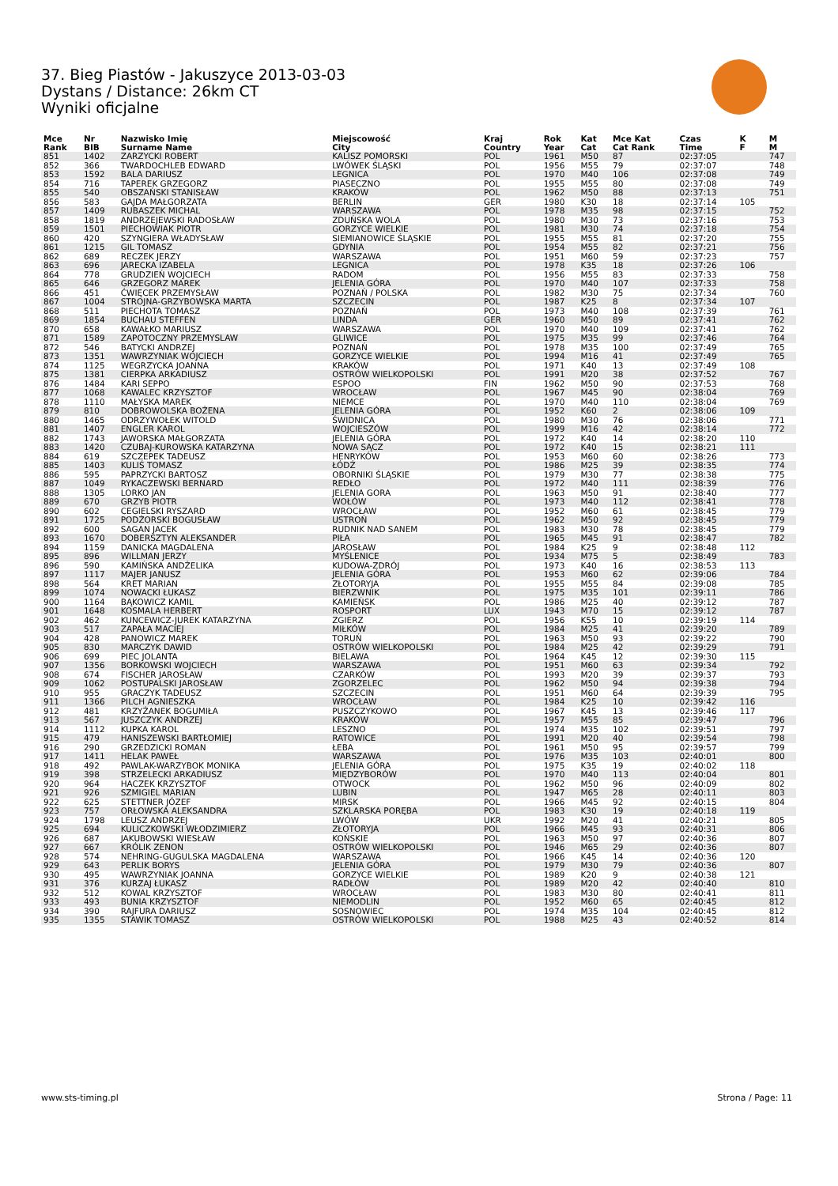37. Bieg Piastów - Jakuszyce 2013-03-03
Dystans / Distance: 26km CT
Wyniki oficjalne
| Mce Rank | Nr BIB | Nazwisko Imię Surname Name | Miejscowość City | Kraj Country | Rok Year | Kat Cat | Mce Kat Cat Rank | Czas Time | K F | M M |
| --- | --- | --- | --- | --- | --- | --- | --- | --- | --- | --- |
| 851 | 1402 | ZARZYCKI ROBERT | KALISZ POMORSKI | POL | 1961 | M50 | 87 | 02:37:05 | | 747 |
| 852 | 366 | TWARDOCHLEB EDWARD | LWÓWEK ŚLĄSKI | POL | 1956 | M55 | 79 | 02:37:07 | | 748 |
| 853 | 1592 | BALA DARIUSZ | LEGNICA | POL | 1970 | M40 | 106 | 02:37:08 | | 749 |
| 854 | 716 | TAPEREK GRZEGORZ | PIASECZNO | POL | 1955 | M55 | 80 | 02:37:08 | | 749 |
| 855 | 540 | OBSZAŃSKI STANISŁAW | KRAKÓW | POL | 1962 | M50 | 88 | 02:37:13 | | 751 |
| 856 | 583 | GAJDA MAŁGORZATA | BERLIN | GER | 1980 | K30 | 18 | 02:37:14 | 105 | |
| 857 | 1409 | RUBASZEK MICHAL | WARSZAWA | POL | 1978 | M35 | 98 | 02:37:15 | | 752 |
| 858 | 1819 | ANDRZEJEWSKI RADOSŁAW | ZDUŃSKA WOLA | POL | 1980 | M30 | 73 | 02:37:16 | | 753 |
| 859 | 1501 | PIECHOWIAK PIOTR | GORZYCE WIELKIE | POL | 1981 | M30 | 74 | 02:37:18 | | 754 |
| 860 | 420 | SZYNGIERA WŁADYSŁAW | SIEMIANOWICE ŚLĄSKIE | POL | 1955 | M55 | 81 | 02:37:20 | | 755 |
| 861 | 1215 | GIL TOMASZ | GDYNIA | POL | 1954 | M55 | 82 | 02:37:21 | | 756 |
| 862 | 689 | RECZEK JERZY | WARSZAWA | POL | 1951 | M60 | 59 | 02:37:23 | | 757 |
| 863 | 696 | JARECKA IZABELA | LEGNICA | POL | 1978 | K35 | 18 | 02:37:26 | 106 | |
| 864 | 778 | GRUDZIEŃ WOJCIECH | RADOM | POL | 1956 | M55 | 83 | 02:37:33 | | 758 |
| 865 | 646 | GRZEGORZ MAREK | JELENIA GÓRA | POL | 1970 | M40 | 107 | 02:37:33 | | 758 |
| 866 | 451 | ĆWIĘCEK PRZEMYSŁAW | POZNAŃ / POLSKA | POL | 1982 | M30 | 75 | 02:37:34 | | 760 |
| 867 | 1004 | STROJNA-GRZYBOWSKA MARTA | SZCZECIN | POL | 1987 | K25 | 8 | 02:37:34 | 107 | |
| 868 | 511 | PIECHOTA TOMASZ | POZNAŃ | POL | 1973 | M40 | 108 | 02:37:39 | | 761 |
| 869 | 1854 | BUCHAU STEFFEN | LINDA | GER | 1960 | M50 | 89 | 02:37:41 | | 762 |
| 870 | 658 | KAWAŁKO MARIUSZ | WARSZAWA | POL | 1970 | M40 | 109 | 02:37:41 | | 762 |
| 871 | 1589 | ZAPOTOCZNY PRZEMYSLAW | GLIWICE | POL | 1975 | M35 | 99 | 02:37:46 | | 764 |
| 872 | 546 | BATYCKI ANDRZEJ | POZNAŃ | POL | 1978 | M35 | 100 | 02:37:49 | | 765 |
| 873 | 1351 | WAWRZYNIAK WOJCIECH | GORZYCE WIELKIE | POL | 1994 | M16 | 41 | 02:37:49 | | 765 |
| 874 | 1125 | WEGRZYCKA JOANNA | KRAKÓW | POL | 1971 | K40 | 13 | 02:37:49 | 108 | |
| 875 | 1381 | CIERPKA ARKADIUSZ | OSTRÓW WIELKOPOLSKI | POL | 1991 | M20 | 38 | 02:37:52 | | 767 |
| 876 | 1484 | KARI SEPPO | ESPOO | FIN | 1962 | M50 | 90 | 02:37:53 | | 768 |
| 877 | 1068 | KAWALEC KRZYSZTOF | WROCŁAW | POL | 1967 | M45 | 90 | 02:38:04 | | 769 |
| 878 | 1110 | MAŁYSKA MAREK | NIEMCE | POL | 1970 | M40 | 110 | 02:38:04 | | 769 |
| 879 | 810 | DOBROWOLSKA BOŻENA | JELENIA GÓRA | POL | 1952 | K60 | 2 | 02:38:06 | 109 | |
| 880 | 1465 | ODRZYWOŁEK WITOLD | ŚWIDNICA | POL | 1980 | M30 | 76 | 02:38:06 | | 771 |
| 881 | 1407 | ENGLER KAROL | WOJCIESZÓW | POL | 1999 | M16 | 42 | 02:38:14 | | 772 |
| 882 | 1743 | JAWORSKA MAŁGORZATA | JELENIA GÓRA | POL | 1972 | K40 | 14 | 02:38:20 | 110 | |
| 883 | 1420 | CZUBAJ-KUROWSKA KATARZYNA | NOWA SĄCZ | POL | 1972 | K40 | 15 | 02:38:21 | 111 | |
| 884 | 619 | SZCZEPEK TADEUSZ | HENRYKÓW | POL | 1953 | M60 | 60 | 02:38:26 | | 773 |
| 885 | 1403 | KULIŚ TOMASZ | ŁÓDŹ | POL | 1986 | M25 | 39 | 02:38:35 | | 774 |
| 886 | 595 | PAPRZYCKI BARTOSZ | OBORNIKI ŚLĄSKIE | POL | 1979 | M30 | 77 | 02:38:38 | | 775 |
| 887 | 1049 | RYKACZEWSKI BERNARD | REDŁO | POL | 1972 | M40 | 111 | 02:38:39 | | 776 |
| 888 | 1305 | LORKO JAN | JELENIA GORA | POL | 1963 | M50 | 91 | 02:38:40 | | 777 |
| 889 | 670 | GRZYB PIOTR | WOŁÓW | POL | 1973 | M40 | 112 | 02:38:41 | | 778 |
| 890 | 602 | CEGIELSKI RYSZARD | WROCŁAW | POL | 1952 | M60 | 61 | 02:38:45 | | 779 |
| 891 | 1725 | PODŻORSKI BOGUSŁAW | USTROŃ | POL | 1962 | M50 | 92 | 02:38:45 | | 779 |
| 892 | 600 | SAGAN JACEK | RUDNIK NAD SANEM | POL | 1983 | M30 | 78 | 02:38:45 | | 779 |
| 893 | 1670 | DOBERSZTYN ALEKSANDER | PIŁA | POL | 1965 | M45 | 91 | 02:38:47 | | 782 |
| 894 | 1159 | DANICKA MAGDALENA | JAROSŁAW | POL | 1984 | K25 | 9 | 02:38:48 | 112 | |
| 895 | 896 | WILLMAN JERZY | MYŚLENICE | POL | 1934 | M75 | 5 | 02:38:49 | | 783 |
| 896 | 590 | KAMIŃSKA ANDŻELIKA | KUDOWA-ZDRÓJ | POL | 1973 | K40 | 16 | 02:38:53 | 113 | |
| 897 | 1117 | MAJER JANUSZ | JELENIA GÓRA | POL | 1953 | M60 | 62 | 02:39:06 | | 784 |
| 898 | 564 | KRET MARIAN | ZŁOTORYJA | POL | 1955 | M55 | 84 | 02:39:08 | | 785 |
| 899 | 1074 | NOWACKI ŁUKASZ | BIERZWNIK | POL | 1975 | M35 | 101 | 02:39:11 | | 786 |
| 900 | 1164 | BĄKOWICZ KAMIL | KAMIEŃSK | POL | 1986 | M25 | 40 | 02:39:12 | | 787 |
| 901 | 1648 | KOSMALA HERBERT | ROSPORT | LUX | 1943 | M70 | 15 | 02:39:12 | | 787 |
| 902 | 462 | KUNCEWICZ-JUREK KATARZYNA | ZGIERZ | POL | 1956 | K55 | 10 | 02:39:19 | 114 | |
| 903 | 517 | ZAPAŁA MACIEJ | MIŁKÓW | POL | 1984 | M25 | 41 | 02:39:20 | | 789 |
| 904 | 428 | PANOWICZ MAREK | TORUŃ | POL | 1963 | M50 | 93 | 02:39:22 | | 790 |
| 905 | 830 | MARCZYK DAWID | OSTRÓW WIELKOPOLSKI | POL | 1984 | M25 | 42 | 02:39:29 | | 791 |
| 906 | 699 | PIEC JOLANTA | BIELAWA | POL | 1964 | K45 | 12 | 02:39:30 | 115 | |
| 907 | 1356 | BORKOWSKI WOJCIECH | WARSZAWA | POL | 1951 | M60 | 63 | 02:39:34 | | 792 |
| 908 | 674 | FISCHER JAROSŁAW | CZARKÓW | POL | 1993 | M20 | 39 | 02:39:37 | | 793 |
| 909 | 1062 | POSTUPALSKI JAROSŁAW | ZGORZELEC | POL | 1962 | M50 | 94 | 02:39:38 | | 794 |
| 910 | 955 | GRACZYK TADEUSZ | SZCZECIN | POL | 1951 | M60 | 64 | 02:39:39 | | 795 |
| 911 | 1366 | PILCH AGNIESZKA | WROCŁAW | POL | 1984 | K25 | 10 | 02:39:42 | 116 | |
| 912 | 481 | KRZYŻANEK BOGUMIŁA | PUSZCZYKOWO | POL | 1967 | K45 | 13 | 02:39:46 | 117 | |
| 913 | 567 | JUSZCZYK ANDRZEJ | KRAKÓW | POL | 1957 | M55 | 85 | 02:39:47 | | 796 |
| 914 | 1112 | KUPKA KAROL | LESZNO | POL | 1974 | M35 | 102 | 02:39:51 | | 797 |
| 915 | 479 | HANISZEWSKI BARTŁOMIEJ | RATOWICE | POL | 1991 | M20 | 40 | 02:39:54 | | 798 |
| 916 | 290 | GRZEDZICKI ROMAN | ŁEBA | POL | 1961 | M50 | 95 | 02:39:57 | | 799 |
| 917 | 1411 | HELAK PAWEŁ | WARSZAWA | POL | 1976 | M35 | 103 | 02:40:01 | | 800 |
| 918 | 492 | PAWLAK-WARZYBOK MONIKA | JELENIA GÓRA | POL | 1975 | K35 | 19 | 02:40:02 | 118 | |
| 919 | 398 | STRZELECKI ARKADIUSZ | MIĘDZYBORÓW | POL | 1970 | M40 | 113 | 02:40:04 | | 801 |
| 920 | 964 | HACZEK KRZYSZTOF | OTWOCK | POL | 1962 | M50 | 96 | 02:40:09 | | 802 |
| 921 | 926 | SZMIGIEL MARIAN | LUBIN | POL | 1947 | M65 | 28 | 02:40:11 | | 803 |
| 922 | 625 | STETTNER JÓZEF | MIRSK | POL | 1966 | M45 | 92 | 02:40:15 | | 804 |
| 923 | 757 | ORŁOWSKA ALEKSANDRA | SZKLARSKA PORĘBA | POL | 1983 | K30 | 19 | 02:40:18 | 119 | |
| 924 | 1798 | LEUSZ ANDRZEJ | LWÓW | UKR | 1992 | M20 | 41 | 02:40:21 | | 805 |
| 925 | 694 | KULICZKOWSKI WŁODZIMIERZ | ZŁOTORYJA | POL | 1966 | M45 | 93 | 02:40:31 | | 806 |
| 926 | 687 | JAKUBOWSKI WIESŁAW | KOŃSKIE | POL | 1963 | M50 | 97 | 02:40:36 | | 807 |
| 927 | 667 | KRÓLIK ZENON | OSTRÓW WIELKOPOLSKI | POL | 1946 | M65 | 29 | 02:40:36 | | 807 |
| 928 | 574 | NEHRING-GUGULSKA MAGDALENA | WARSZAWA | POL | 1966 | K45 | 14 | 02:40:36 | 120 | |
| 929 | 643 | PERLIK BORYS | JELENIA GÓRA | POL | 1979 | M30 | 79 | 02:40:36 | | 807 |
| 930 | 495 | WAWRZYNIAK JOANNA | GORZYCE WIELKIE | POL | 1989 | K20 | 9 | 02:40:38 | 121 | |
| 931 | 376 | KURZAJ ŁUKASZ | RADŁÓW | POL | 1989 | M20 | 42 | 02:40:40 | | 810 |
| 932 | 512 | KOWAL KRZYSZTOF | WROCŁAW | POL | 1983 | M30 | 80 | 02:40:41 | | 811 |
| 933 | 493 | BUNIA KRZYSZTOF | NIEMODLIN | POL | 1952 | M60 | 65 | 02:40:45 | | 812 |
| 934 | 390 | RAJFURA DARIUSZ | SOSNOWIEC | POL | 1974 | M35 | 104 | 02:40:45 | | 812 |
| 935 | 1355 | STAWIK TOMASZ | OSTRÓW WIELKOPOLSKI | POL | 1988 | M25 | 43 | 02:40:52 | | 814 |
www.sts-timing.pl Strona / Page: 11